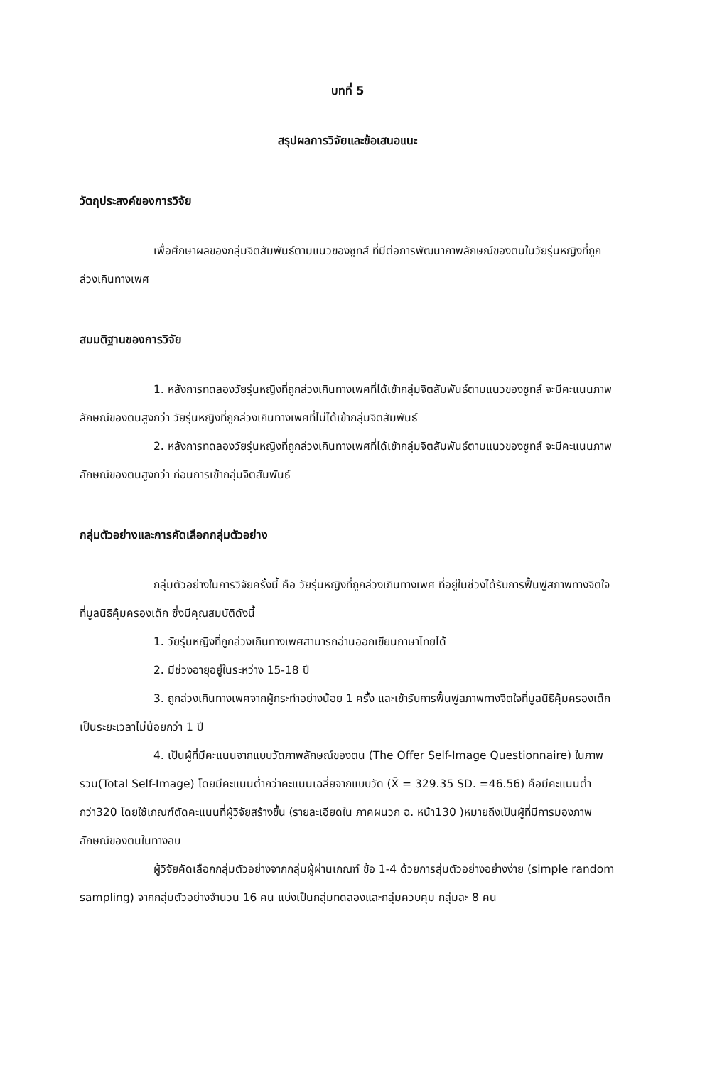บทที่ 5
สรุปผลการวิจัยและข้อเสนอแนะ
วัตถุประสงค์ของการวิจัย
เพื่อศึกษาผลของกลุ่มจิตสัมพันธ์ตามแนวของซูทส์ ที่มีต่อการพัฒนาภาพลักษณ์ของตนในวัยรุ่นหญิงที่ถูกล่วงเกินทางเพศ
สมมติฐานของการวิจัย
1. หลังการทดลองวัยรุ่นหญิงที่ถูกล่วงเกินทางเพศที่ได้เข้ากลุ่มจิตสัมพันธ์ตามแนวของซูทส์ จะมีคะแนนภาพลักษณ์ของตนสูงกว่า วัยรุ่นหญิงที่ถูกล่วงเกินทางเพศที่ไม่ได้เข้ากลุ่มจิตสัมพันธ์
2. หลังการทดลองวัยรุ่นหญิงที่ถูกล่วงเกินทางเพศที่ได้เข้ากลุ่มจิตสัมพันธ์ตามแนวของซูทส์ จะมีคะแนนภาพลักษณ์ของตนสูงกว่า ก่อนการเข้ากลุ่มจิตสัมพันธ์
กลุ่มตัวอย่างและการคัดเลือกกลุ่มตัวอย่าง
กลุ่มตัวอย่างในการวิจัยครั้งนี้ คือ วัยรุ่นหญิงที่ถูกล่วงเกินทางเพศ ที่อยู่ในช่วงได้รับการฟื้นฟูสภาพทางจิตใจที่มูลนิธิคุ้มครองเด็ก ซึ่งมีคุณสมบัติดังนี้
1. วัยรุ่นหญิงที่ถูกล่วงเกินทางเพศสามารถอ่านออกเขียนภาษาไทยได้
2. มีช่วงอายุอยู่ในระหว่าง 15-18 ปี
3. ถูกล่วงเกินทางเพศจากผู้กระทำอย่างน้อย 1 ครั้ง และเข้ารับการฟื้นฟูสภาพทางจิตใจที่มูลนิธิคุ้มครองเด็กเป็นระยะเวลาไม่น้อยกว่า 1 ปี
4. เป็นผู้ที่มีคะแนนจากแบบวัดภาพลักษณ์ของตน (The Offer Self-Image Questionnaire) ในภาพรวม(Total Self-Image) โดยมีคะแนนต่ำกว่าคะแนนเฉลี่ยจากแบบวัด (X̄ = 329.35 SD. =46.56) คือมีคะแนนต่ำกว่า320 โดยใช้เกณฑ์ตัดคะแนนที่ผู้วิจัยสร้างขึ้น (รายละเอียดใน ภาคผนวก ฉ. หน้า130 )หมายถึงเป็นผู้ที่มีการมองภาพลักษณ์ของตนในทางลบ
ผู้วิจัยคัดเลือกกลุ่มตัวอย่างจากกลุ่มผู้ผ่านเกณฑ์ ข้อ 1-4 ด้วยการสุ่มตัวอย่างอย่างง่าย (simple random sampling) จากกลุ่มตัวอย่างจำนวน 16 คน แบ่งเป็นกลุ่มทดลองและกลุ่มควบคุม กลุ่มละ 8 คน